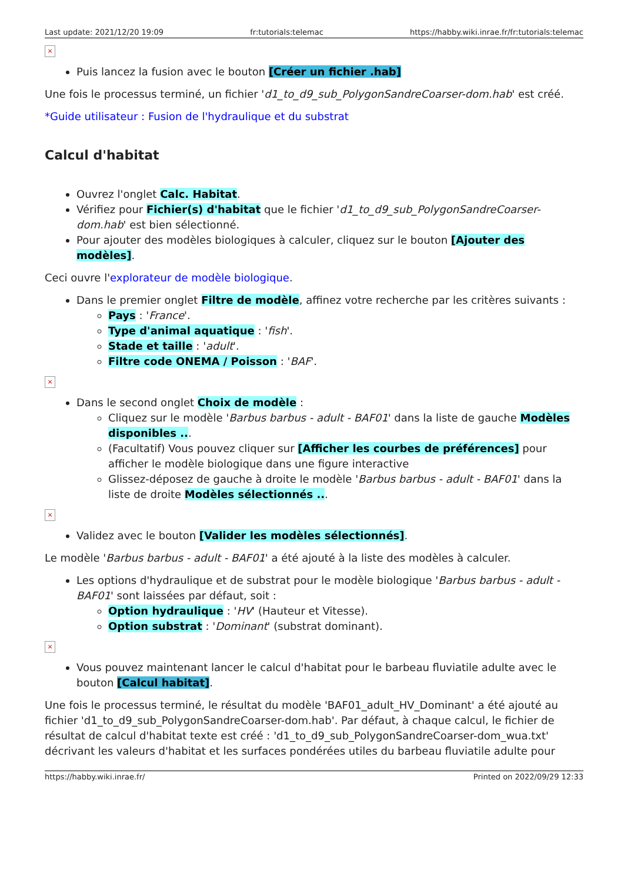Last update: 2021/12/20 19:09 fr:tutorials:telemac https://habby.wiki.inrae.fr/fr:tutorials:telemac
×
Puis lancez la fusion avec le bouton [Créer un fichier .hab]
Une fois le processus terminé, un fichier 'd1_to_d9_sub_PolygonSandreCoarser-dom.hab' est créé.
*Guide utilisateur : Fusion de l'hydraulique et du substrat
Calcul d'habitat
Ouvrez l'onglet Calc. Habitat.
Vérifiez pour Fichier(s) d'habitat que le fichier 'd1_to_d9_sub_PolygonSandreCoarser-dom.hab' est bien sélectionné.
Pour ajouter des modèles biologiques à calculer, cliquez sur le bouton [Ajouter des modèles].
Ceci ouvre l'explorateur de modèle biologique.
Dans le premier onglet Filtre de modèle, affinez votre recherche par les critères suivants :
Pays : 'France'.
Type d'animal aquatique : 'fish'.
Stade et taille : 'adult'.
Filtre code ONEMA / Poisson : 'BAF'.
×
Dans le second onglet Choix de modèle :
Cliquez sur le modèle 'Barbus barbus - adult - BAF01' dans la liste de gauche Modèles disponibles ...
(Facultatif) Vous pouvez cliquer sur [Afficher les courbes de préférences] pour afficher le modèle biologique dans une figure interactive
Glissez-déposez de gauche à droite le modèle 'Barbus barbus - adult - BAF01' dans la liste de droite Modèles sélectionnés ...
×
Validez avec le bouton [Valider les modèles sélectionnés].
Le modèle 'Barbus barbus - adult - BAF01' a été ajouté à la liste des modèles à calculer.
Les options d'hydraulique et de substrat pour le modèle biologique 'Barbus barbus - adult - BAF01' sont laissées par défaut, soit :
Option hydraulique : 'HV' (Hauteur et Vitesse).
Option substrat : 'Dominant' (substrat dominant).
×
Vous pouvez maintenant lancer le calcul d'habitat pour le barbeau fluviatile adulte avec le bouton [Calcul habitat].
Une fois le processus terminé, le résultat du modèle 'BAF01_adult_HV_Dominant' a été ajouté au fichier 'd1_to_d9_sub_PolygonSandreCoarser-dom.hab'. Par défaut, à chaque calcul, le fichier de résultat de calcul d'habitat texte est créé : 'd1_to_d9_sub_PolygonSandreCoarser-dom_wua.txt' décrivant les valeurs d'habitat et les surfaces pondérées utiles du barbeau fluviatile adulte pour
https://habby.wiki.inrae.fr/ Printed on 2022/09/29 12:33